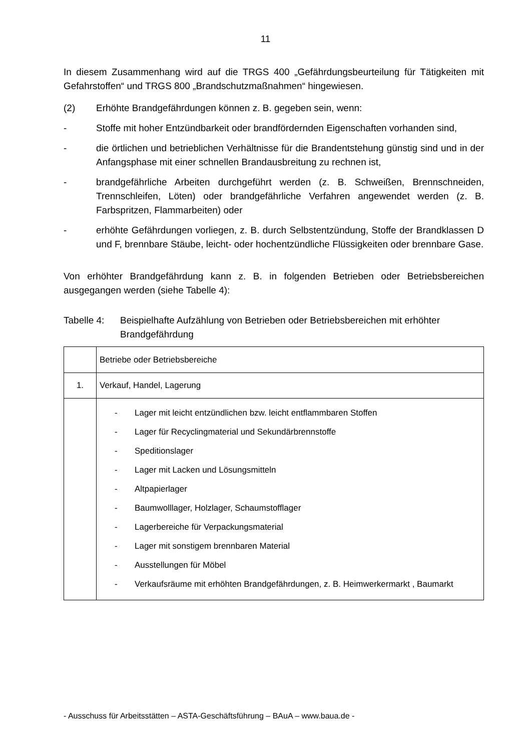11
In diesem Zusammenhang wird auf die TRGS 400 „Gefährdungsbeurteilung für Tätigkeiten mit Gefahrstoffen“ und TRGS 800 „Brandschutzmaßnahmen“ hingewiesen.
(2) Erhöhte Brandgefährdungen können z. B. gegeben sein, wenn:
- Stoffe mit hoher Entzündbarkeit oder brandfördernden Eigenschaften vorhanden sind,
- die örtlichen und betrieblichen Verhältnisse für die Brandentstehung günstig sind und in der Anfangsphase mit einer schnellen Brandausbreitung zu rechnen ist,
- brandgefährliche Arbeiten durchgeführt werden (z. B. Schweißen, Brennschneiden, Trennschleifen, Löten) oder brandgefährliche Verfahren angewendet werden (z. B. Farbspritzen, Flammarbeiten) oder
- erhöhte Gefährdungen vorliegen, z. B. durch Selbstentzündung, Stoffe der Brandklassen D und F, brennbare Stäube, leicht- oder hochentzündliche Flüssigkeiten oder brennbare Gase.
Von erhöhter Brandgefährdung kann z. B. in folgenden Betrieben oder Betriebsbereichen ausgegangen werden (siehe Tabelle 4):
Tabelle 4:
Beispielhafte Aufzählung von Betrieben oder Betriebsbereichen mit erhöhter Brandgefährdung
| | Betriebe oder Betriebsbereiche |
| 1. | Verkauf, Handel, Lagerung |
| | - Lager mit leicht entzündlichen bzw. leicht entflammbaren Stoffen - Lager für Recyclingmaterial und Sekundärbrennstoffe - Speditionslager - Lager mit Lacken und Lösungsmitteln - Altpapierlager - Baumwolllager, Holzlager, Schaumstofflager - Lagerbereiche für Verpackungsmaterial - Lager mit sonstigem brennbaren Material - Ausstellungen für Möbel - Verkaufsräume mit erhöhten Brandgefährdungen, z. B. Heimwerkermarkt , Baumarkt |
- Ausschuss für Arbeitsstätten – ASTA-Geschäftsführung – BAuA – www.baua.de -